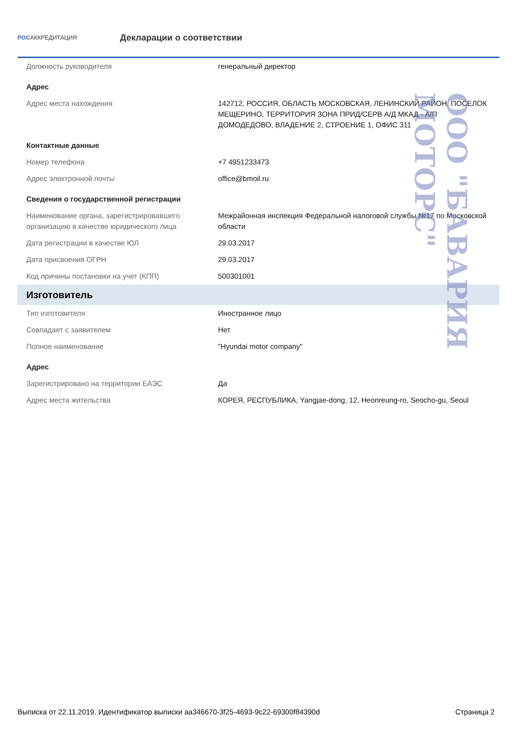РОСАККРЕДИТАЦИЯ
Декларации о соответствии
| Должность руководителя | генеральный директор |
| Адрес | |
| Адрес места нахождения | 142712, РОССИЯ, ОБЛАСТЬ МОСКОВСКАЯ, ЛЕНИНСКИЙ РАЙОН, ПОСЕЛОК МЕЩЕРИНО, ТЕРРИТОРИЯ ЗОНА ПРИД/СЕРВ А/Д МКАД - А/П ДОМОДЕДОВО, ВЛАДЕНИЕ 2, СТРОЕНИЕ 1, ОФИС 311 |
| Контактные данные | |
| Номер телефона | +7 4951233473 |
| Адрес электронной почты | office@bmoil.ru |
| Сведения о государственной регистрации | |
| Наименование органа, зарегистрировавшего организацию в качестве юридического лица | Межрайонная инспекция Федеральной налоговой службы №17 по Московской области |
| Дата регистрации в качестве ЮЛ | 29.03.2017 |
| Дата присвоения ОГРН | 29.03.2017 |
| Код причины постановки на учет (КПП) | 500301001 |
| Изготовитель | |
| Тип изготовителя | Иностранное лицо |
| Совпадает с заявителем | Нет |
| Полное наименование | "Hyundai motor company" |
| Адрес | |
| Зарегистрировано на территории ЕАЭС | Да |
| Адрес места жительства | КОРЕЯ, РЕСПУБЛИКА, Yangjae-dong, 12, Heonreung-ro, Seocho-gu, Seoul |
ООО "БАВАРИЯ МОТОРС"
Выписка от 22.11.2019. Идентификатор выписки aa346670-3f25-4693-9c22-69300f84390d Страница 2